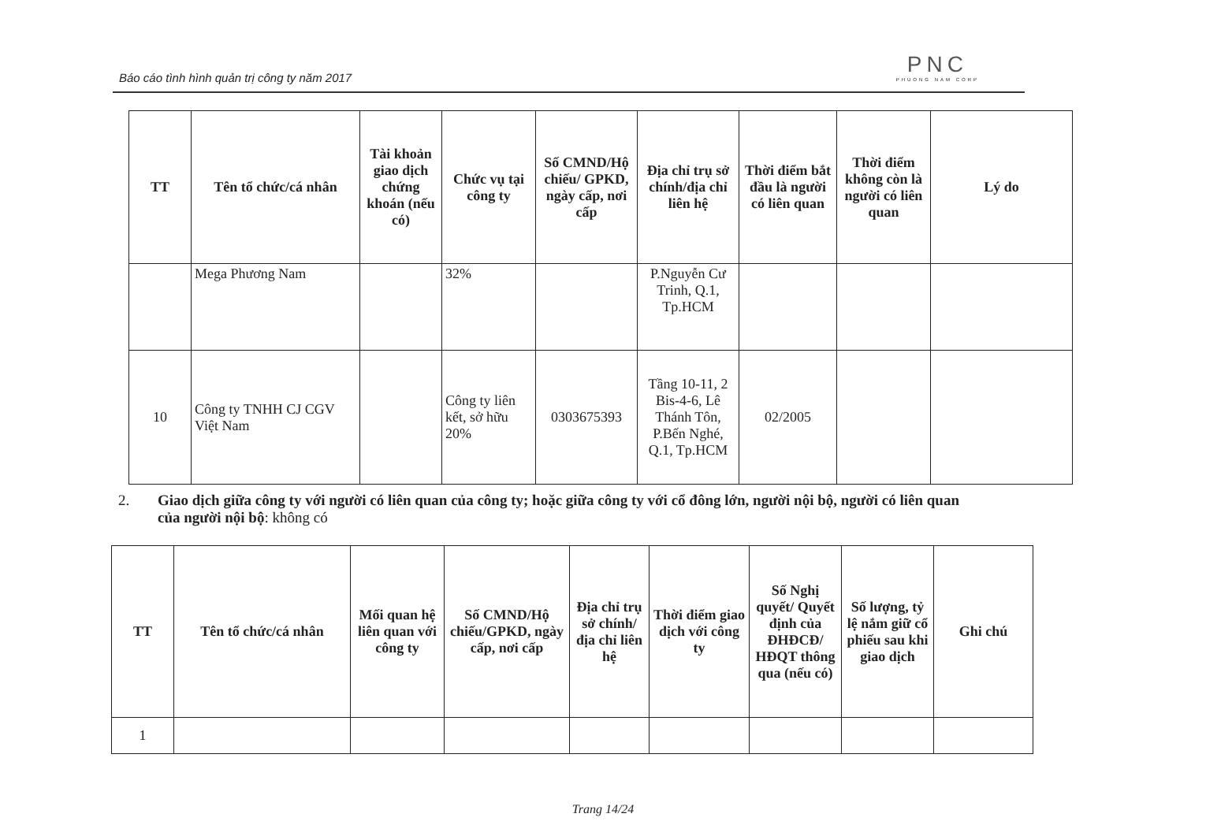Báo cáo tình hình quản trị công ty năm 2017
PNC
PHUONG NAM CORP
| TT | Tên tổ chức/cá nhân | Tài khoản giao dịch chứng khoán (nếu có) | Chức vụ tại công ty | Số CMND/Hộ chiếu/ GPKD, ngày cấp, nơi cấp | Địa chỉ trụ sở chính/địa chỉ liên hệ | Thời điểm bắt đầu là người có liên quan | Thời điểm không còn là người có liên quan | Lý do |
| --- | --- | --- | --- | --- | --- | --- | --- | --- |
| | Mega Phương Nam | | 32% | | P.Nguyễn Cư Trinh, Q.1, Tp.HCM | | | |
| 10 | Công ty TNHH CJ CGV Việt Nam | | Công ty liên kết, sở hữu 20% | 0303675393 | Tầng 10-11, 2 Bis-4-6, Lê Thánh Tôn, P.Bến Nghé, Q.1, Tp.HCM | 02/2005 | | |
2. Giao dịch giữa công ty với người có liên quan của công ty; hoặc giữa công ty với cổ đông lớn, người nội bộ, người có liên quan
của người nội bộ: không có
| TT | Tên tổ chức/cá nhân | Mối quan hệ liên quan với công ty | Số CMND/Hộ chiếu/GPKD, ngày cấp, nơi cấp | Địa chỉ trụ sở chính/ địa chỉ liên hệ | Thời điểm giao dịch với công ty | Số Nghị quyết/ Quyết định của ĐHĐCĐ/ HĐQT thông qua (nếu có) | Số lượng, tỷ lệ nắm giữ cổ phiếu sau khi giao dịch | Ghi chú |
| --- | --- | --- | --- | --- | --- | --- | --- | --- |
| 1 | | | | | | | | |
Trang 14/24